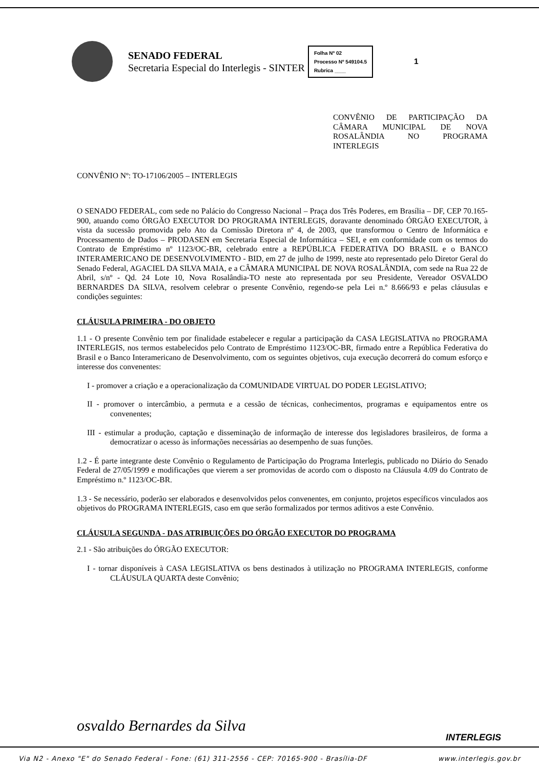SENADO FEDERAL
Secretaria Especial do Interlegis - SINTER
Folha Nº 02
Processo Nº 549104.5
Rubrica ____
1
CONVÊNIO DE PARTICIPAÇÃO DA CÂMARA MUNICIPAL DE NOVA ROSALÂNDIA NO PROGRAMA INTERLEGIS
CONVÊNIO Nº: TO-17106/2005 – INTERLEGIS
O SENADO FEDERAL, com sede no Palácio do Congresso Nacional – Praça dos Três Poderes, em Brasília – DF, CEP 70.165-900, atuando como ÓRGÃO EXECUTOR DO PROGRAMA INTERLEGIS, doravante denominado ÓRGÃO EXECUTOR, à vista da sucessão promovida pelo Ato da Comissão Diretora nº 4, de 2003, que transformou o Centro de Informática e Processamento de Dados – PRODASEN em Secretaria Especial de Informática – SEI, e em conformidade com os termos do Contrato de Empréstimo nº 1123/OC-BR, celebrado entre a REPÚBLICA FEDERATIVA DO BRASIL e o BANCO INTERAMERICANO DE DESENVOLVIMENTO - BID, em 27 de julho de 1999, neste ato representado pelo Diretor Geral do Senado Federal, AGACIEL DA SILVA MAIA, e a CÂMARA MUNICIPAL DE NOVA ROSALÂNDIA, com sede na Rua 22 de Abril, s/nº - Qd. 24 Lote 10, Nova Rosalândia-TO neste ato representada por seu Presidente, Vereador OSVALDO BERNARDES DA SILVA, resolvem celebrar o presente Convênio, regendo-se pela Lei n.º 8.666/93 e pelas cláusulas e condições seguintes:
CLÁUSULA PRIMEIRA - DO OBJETO
1.1 - O presente Convênio tem por finalidade estabelecer e regular a participação da CASA LEGISLATIVA no PROGRAMA INTERLEGIS, nos termos estabelecidos pelo Contrato de Empréstimo 1123/OC-BR, firmado entre a República Federativa do Brasil e o Banco Interamericano de Desenvolvimento, com os seguintes objetivos, cuja execução decorrerá do comum esforço e interesse dos convenentes:
I - promover a criação e a operacionalização da COMUNIDADE VIRTUAL DO PODER LEGISLATIVO;
II - promover o intercâmbio, a permuta e a cessão de técnicas, conhecimentos, programas e equipamentos entre os convenentes;
III - estimular a produção, captação e disseminação de informação de interesse dos legisladores brasileiros, de forma a democratizar o acesso às informações necessárias ao desempenho de suas funções.
1.2 - É parte integrante deste Convênio o Regulamento de Participação do Programa Interlegis, publicado no Diário do Senado Federal de 27/05/1999 e modificações que vierem a ser promovidas de acordo com o disposto na Cláusula 4.09 do Contrato de Empréstimo n.º 1123/OC-BR.
1.3 - Se necessário, poderão ser elaborados e desenvolvidos pelos convenentes, em conjunto, projetos específicos vinculados aos objetivos do PROGRAMA INTERLEGIS, caso em que serão formalizados por termos aditivos a este Convênio.
CLÁUSULA SEGUNDA - DAS ATRIBUIÇÕES DO ÓRGÃO EXECUTOR DO PROGRAMA
2.1 - São atribuições do ÓRGÃO EXECUTOR:
I - tornar disponíveis à CASA LEGISLATIVA os bens destinados à utilização no PROGRAMA INTERLEGIS, conforme CLÁUSULA QUARTA deste Convênio;
osvaldo Bernardes da Silva
INTERLEGIS
Via N2 - Anexo "E" do Senado Federal - Fone: (61) 311-2556 - CEP: 70165-900 - Brasília-DF www.interlegis.gov.br